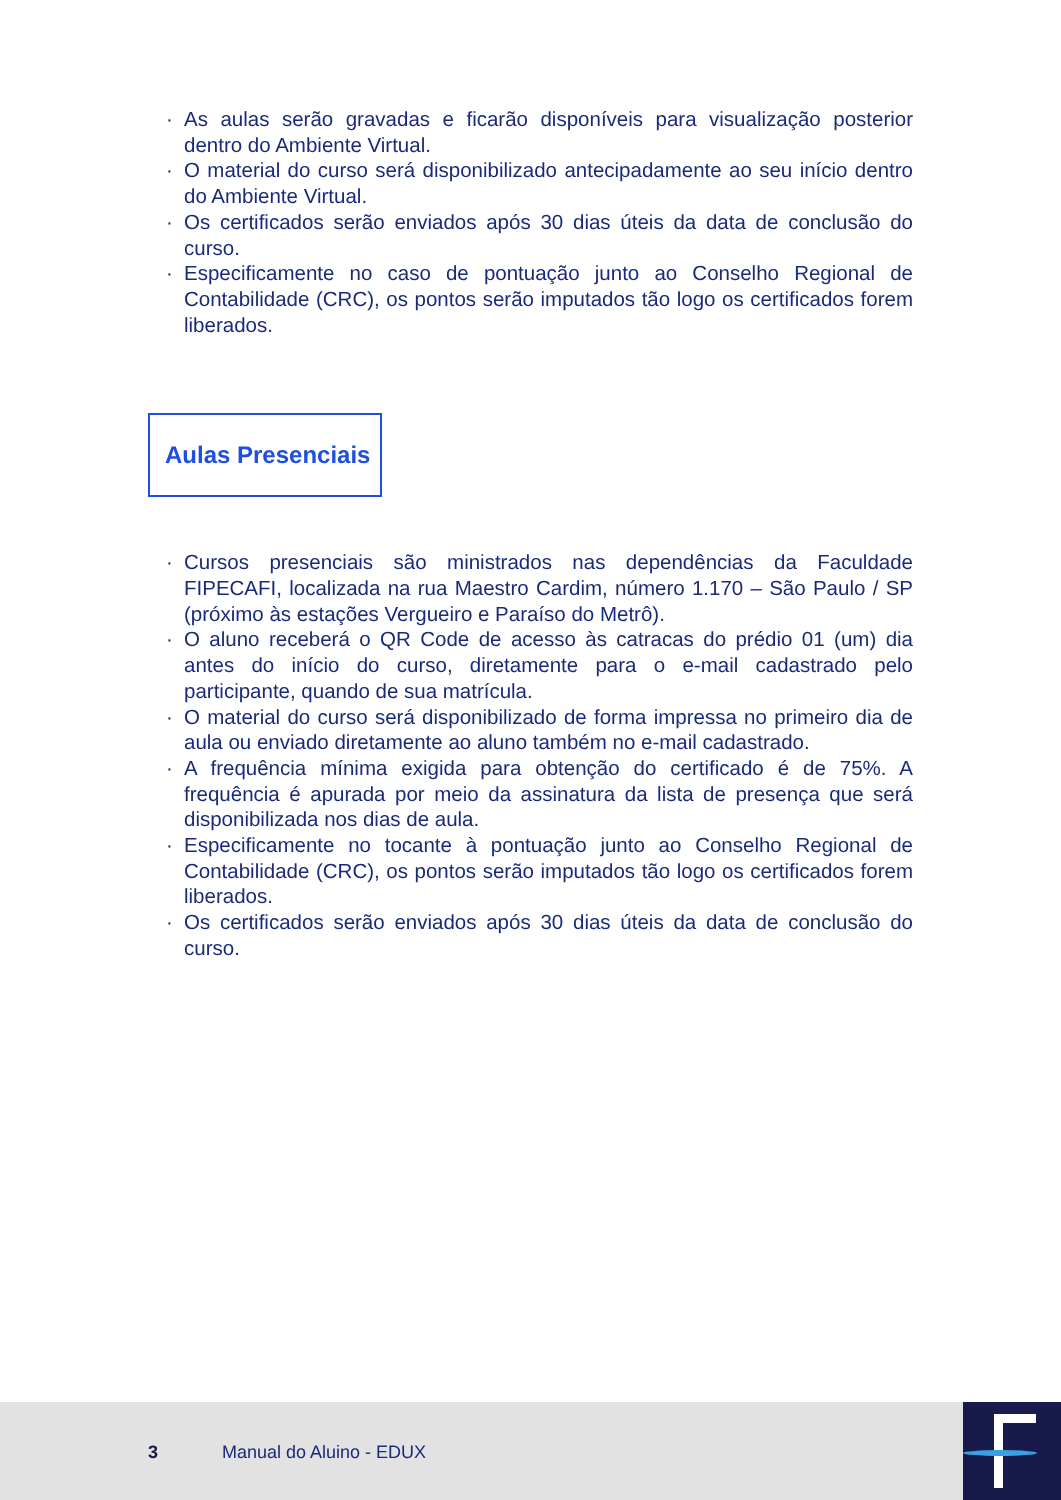· As aulas serão gravadas e ficarão disponíveis para visualização posterior dentro do Ambiente Virtual.
· O material do curso será disponibilizado antecipadamente ao seu início dentro do Ambiente Virtual.
· Os certificados serão enviados após 30 dias úteis da data de conclusão do curso.
· Especificamente no caso de pontuação junto ao Conselho Regional de Contabilidade (CRC), os pontos serão imputados tão logo os certificados forem liberados.
Aulas Presenciais
· Cursos presenciais são ministrados nas dependências da Faculdade FIPECAFI, localizada na rua Maestro Cardim, número 1.170 – São Paulo / SP (próximo às estações Vergueiro e Paraíso do Metrô).
· O aluno receberá o QR Code de acesso às catracas do prédio 01 (um) dia antes do início do curso, diretamente para o e-mail cadastrado pelo participante, quando de sua matrícula.
· O material do curso será disponibilizado de forma impressa no primeiro dia de aula ou enviado diretamente ao aluno também no e-mail cadastrado.
· A frequência mínima exigida para obtenção do certificado é de 75%. A frequência é apurada por meio da assinatura da lista de presença que será disponibilizada nos dias de aula.
· Especificamente no tocante à pontuação junto ao Conselho Regional de Contabilidade (CRC), os pontos serão imputados tão logo os certificados forem liberados.
· Os certificados serão enviados após 30 dias úteis da data de conclusão do curso.
3 Manual do Aluino - EDUX